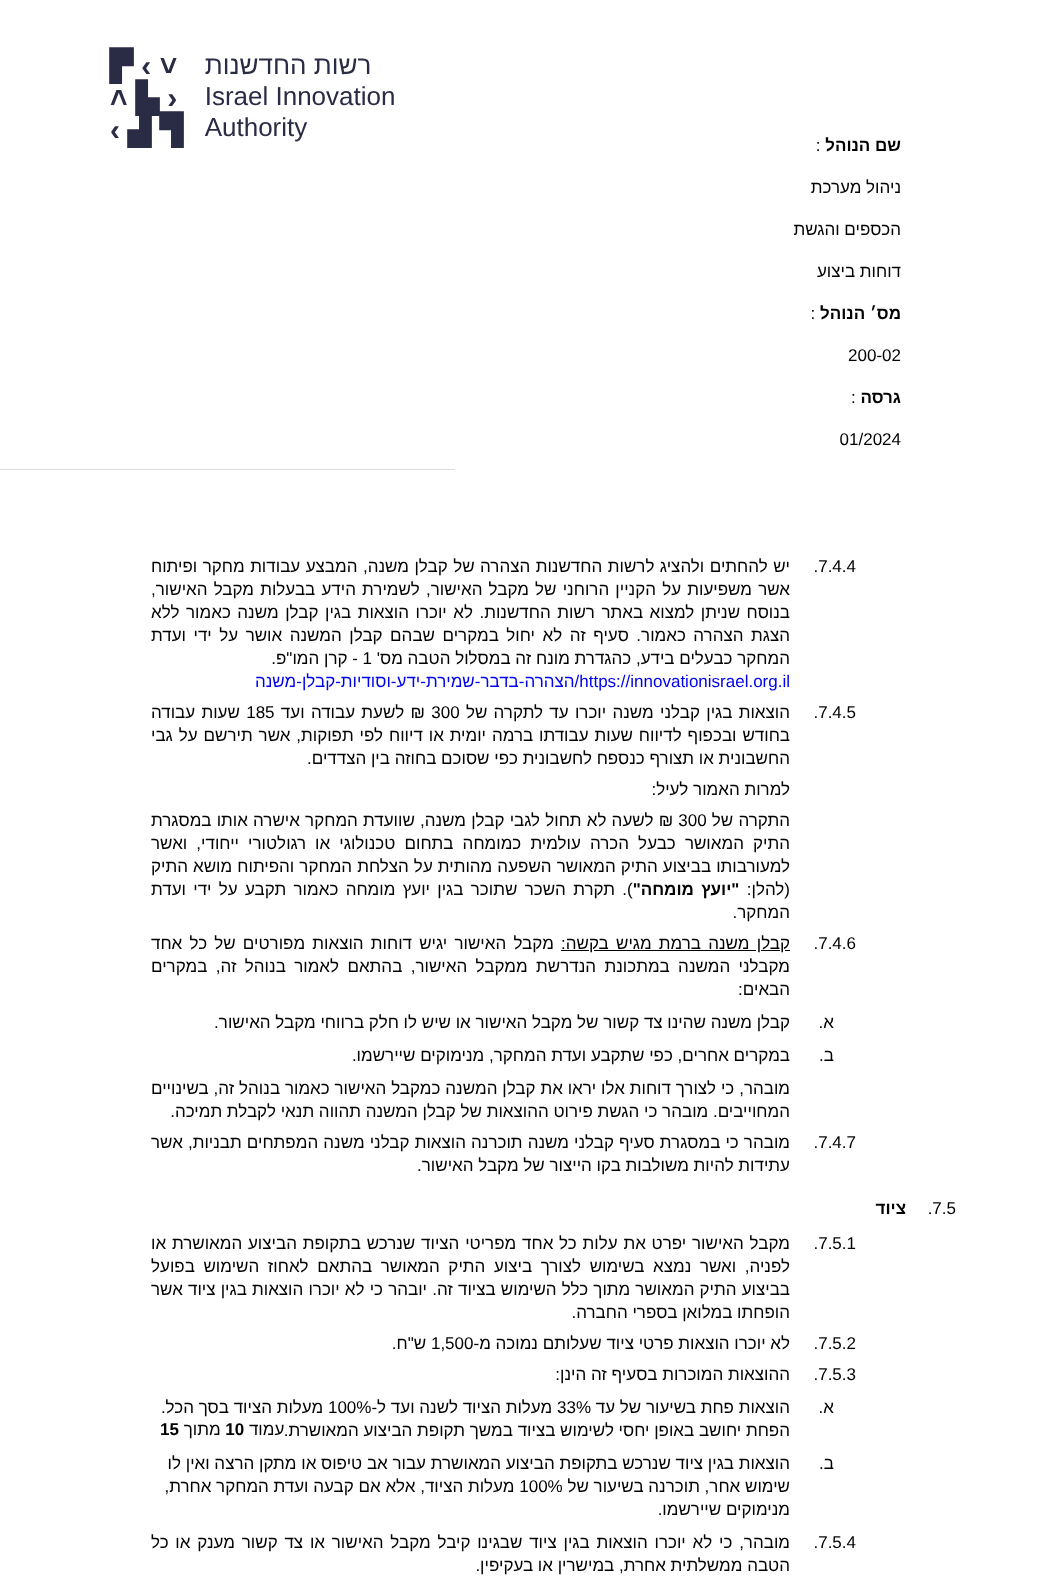▛ ‹ ˅
˄ ▙ ›
‹ ▟ ▜
רשות החדשנות
Israel Innovation
Authority
שם הנוהל : ניהול מערכת הכספים והגשת דוחות ביצוע
מס׳ הנוהל : 200-02 גרסה : 01/2024
7.4.4. יש להחתים ולהציג לרשות החדשנות הצהרה של קבלן משנה, המבצע עבודות מחקר ופיתוח אשר משפיעות על הקניין הרוחני של מקבל האישור, לשמירת הידע בבעלות מקבל האישור, בנוסח שניתן למצוא באתר רשות החדשנות. לא יוכרו הוצאות בגין קבלן משנה כאמור ללא הצגת הצהרה כאמור. סעיף זה לא יחול במקרים שבהם קבלן המשנה אושר על ידי ועדת המחקר כבעלים בידע, כהגדרת מונח זה במסלול הטבה מס' 1 - קרן המו"פ.
https://innovationisrael.org.il/הצהרה-בדבר-שמירת-ידע-וסודיות-קבלן-משנה
7.4.5. הוצאות בגין קבלני משנה יוכרו עד לתקרה של 300 ₪ לשעת עבודה ועד 185 שעות עבודה בחודש ובכפוף לדיווח שעות עבודתו ברמה יומית או דיווח לפי תפוקות, אשר תירשם על גבי החשבונית או תצורף כנספח לחשבונית כפי שסוכם בחוזה בין הצדדים.
למרות האמור לעיל:
התקרה של 300 ₪ לשעה לא תחול לגבי קבלן משנה, שוועדת המחקר אישרה אותו במסגרת התיק המאושר כבעל הכרה עולמית כמומחה בתחום טכנולוגי או רגולטורי ייחודי, ואשר למעורבותו בביצוע התיק המאושר השפעה מהותית על הצלחת המחקר והפיתוח מושא התיק (להלן: "יועץ מומחה"). תקרת השכר שתוכר בגין יועץ מומחה כאמור תקבע על ידי ועדת המחקר.
7.4.6. קבלן משנה ברמת מגיש בקשה: מקבל האישור יגיש דוחות הוצאות מפורטים של כל אחד מקבלני המשנה במתכונת הנדרשת ממקבל האישור, בהתאם לאמור בנוהל זה, במקרים הבאים:
א. קבלן משנה שהינו צד קשור של מקבל האישור או שיש לו חלק ברווחי מקבל האישור.
ב. במקרים אחרים, כפי שתקבע ועדת המחקר, מנימוקים שיירשמו.
מובהר, כי לצורך דוחות אלו יראו את קבלן המשנה כמקבל האישור כאמור בנוהל זה, בשינויים המחוייבים. מובהר כי הגשת פירוט ההוצאות של קבלן המשנה תהווה תנאי לקבלת תמיכה.
7.4.7. מובהר כי במסגרת סעיף קבלני משנה תוכרנה הוצאות קבלני משנה המפתחים תבניות, אשר עתידות להיות משולבות בקו הייצור של מקבל האישור.
7.5. ציוד
7.5.1. מקבל האישור יפרט את עלות כל אחד מפריטי הציוד שנרכש בתקופת הביצוע המאושרת או לפניה, ואשר נמצא בשימוש לצורך ביצוע התיק המאושר בהתאם לאחוז השימוש בפועל בביצוע התיק המאושר מתוך כלל השימוש בציוד זה. יובהר כי לא יוכרו הוצאות בגין ציוד אשר הופחתו במלואן בספרי החברה.
7.5.2. לא יוכרו הוצאות פרטי ציוד שעלותם נמוכה מ-1,500 ש"ח.
7.5.3. ההוצאות המוכרות בסעיף זה הינן:
א. הוצאות פחת בשיעור של עד 33% מעלות הציוד לשנה ועד ל-100% מעלות הציוד בסך הכל. הפחת יחושב באופן יחסי לשימוש בציוד במשך תקופת הביצוע המאושרת.
ב. הוצאות בגין ציוד שנרכש בתקופת הביצוע המאושרת עבור אב טיפוס או מתקן הרצה ואין לו שימוש אחר, תוכרנה בשיעור של 100% מעלות הציוד, אלא אם קבעה ועדת המחקר אחרת, מנימוקים שיירשמו.
7.5.4. מובהר, כי לא יוכרו הוצאות בגין ציוד שבגינו קיבל מקבל האישור או צד קשור מענק או כל הטבה ממשלתית אחרת, במישרין או בעקיפין.
עמוד 10 מתוך 15